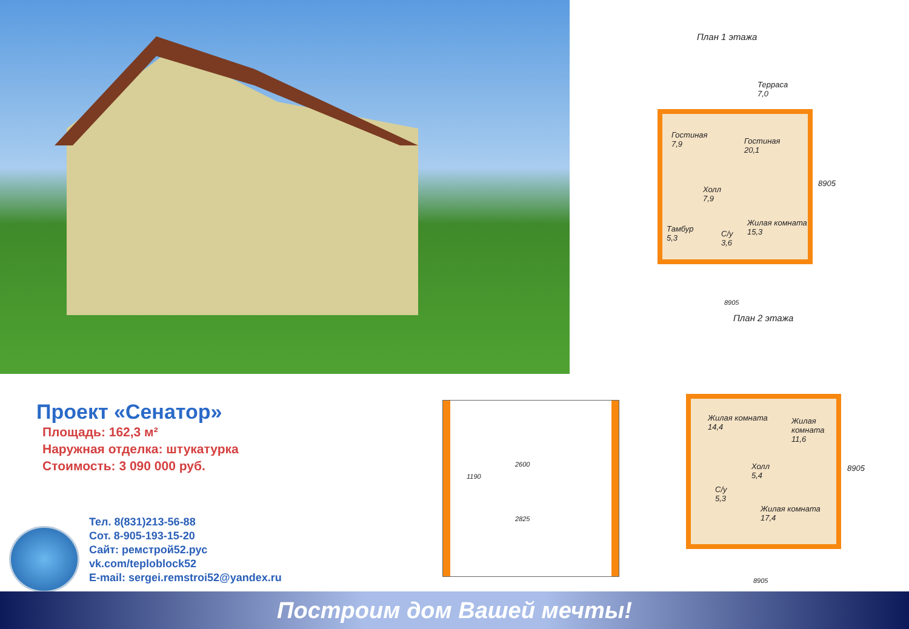План 1 этажа
Терраса
7,0
Гостиная
7,9
Гостиная
20,1
Холл
7,9
Тамбур
5,3
С/у
3,6
Жилая комната
15,3
8905
8905
План 2 этажа
Жилая комната
14,4
Жилая
комната
11,6
Холл
5,4
С/у
5,3
Жилая комната
17,4
8905
8905
1190
2600
2825
Проект «Сенатор»
Площадь: 162,3 м²
Наружная отделка: штукатурка
Стоимость: 3 090 000 руб.
Тел. 8(831)213-56-88
Сот. 8-905-193-15-20
Сайт: ремстрой52.рус
vk.com/teploblock52
E-mail: sergei.remstroi52@yandex.ru
Построим дом Вашей мечты!